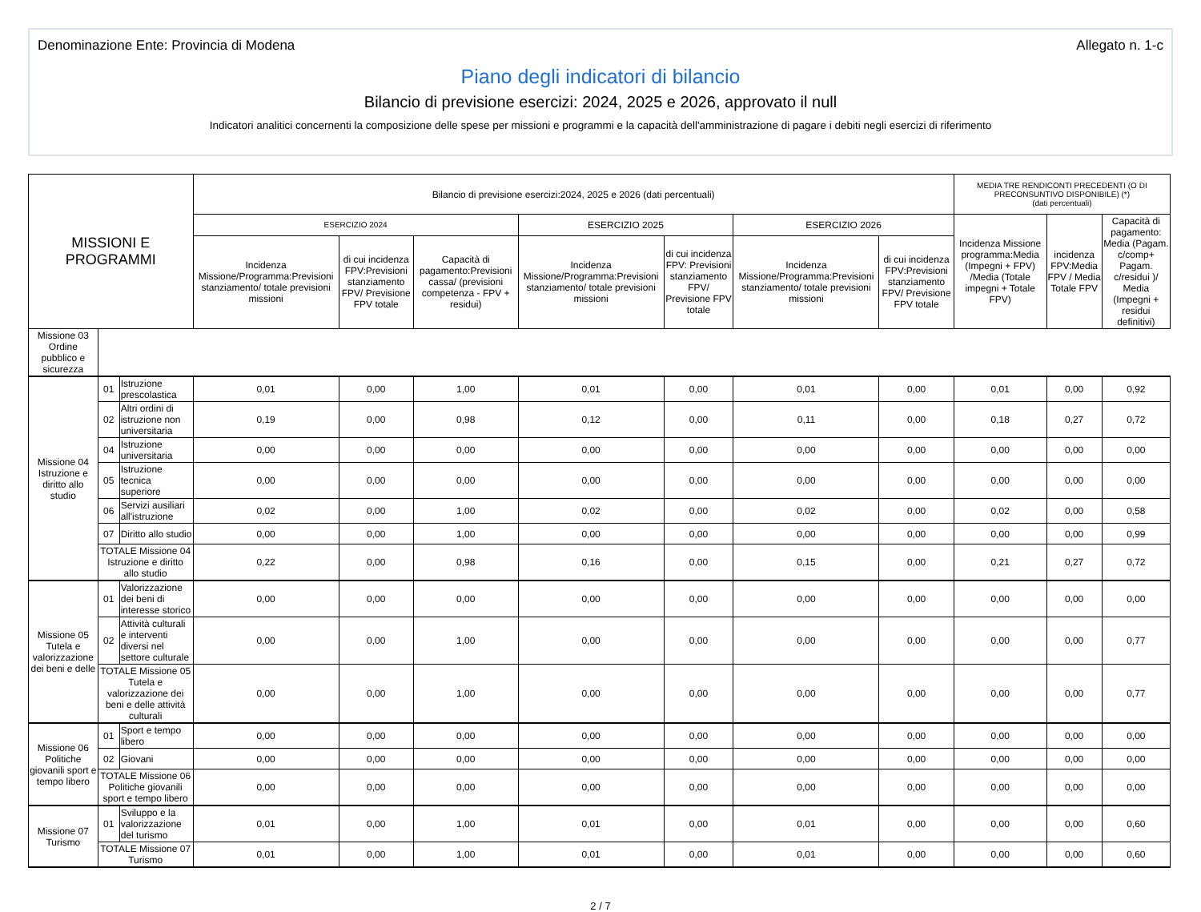Denominazione Ente: Provincia di Modena Allegato n. 1-c
Piano degli indicatori di bilancio
Bilancio di previsione esercizi: 2024, 2025 e 2026, approvato il null
Indicatori analitici concernenti la composizione delle spese per missioni e programmi e la capacità dell'amministrazione di pagare i debiti negli esercizi di riferimento
| MISSIONI E PROGRAMMI | | | Bilancio di previsione esercizi:2024, 2025 e 2026 (dati percentuali) | | | | | | | MEDIA TRE RENDICONTI PRECEDENTI (O DI PRECONSUNTIVO DISPONIBILE) (*) (dati percentuali) | | |
| --- | --- | --- | --- | --- | --- | --- | --- | --- | --- | --- | --- | --- |
| | | | ESERCIZIO 2024 | | | ESERCIZIO 2025 | | ESERCIZIO 2026 | | Incidenza Missione programma:Media (Impegni + FPV) /Media (Totale impegni + Totale FPV) | incidenza FPV:Media FPV / Media Totale FPV | Capacità di pagamento: Media (Pagam. c/comp+ Pagam. c/residui )/ Media (Impegni + residui definitivi) |
| | | | Incidenza Missione/Programma:Previsioni stanziamento/ totale previsioni missioni | di cui incidenza FPV:Previsioni stanziamento FPV/ Previsione FPV totale | Capacità di pagamento:Previsioni cassa/ (previsioni competenza - FPV + residui) | Incidenza Missione/Programma:Previsioni stanziamento/ totale previsioni missioni | di cui incidenza FPV: Previsioni stanziamento FPV/ Previsione FPV totale | Incidenza Missione/Programma:Previsioni stanziamento/ totale previsioni missioni | di cui incidenza FPV:Previsioni stanziamento FPV/ Previsione FPV totale | | | |
| Missione 03 Ordine pubblico e sicurezza | | | | | | | | | | | | |
| Missione 04 Istruzione e diritto allo studio | 01 | Istruzione prescolastica | 0,01 | 0,00 | 1,00 | 0,01 | 0,00 | 0,01 | 0,00 | 0,01 | 0,00 | 0,92 |
| | 02 | Altri ordini di istruzione non universitaria | 0,19 | 0,00 | 0,98 | 0,12 | 0,00 | 0,11 | 0,00 | 0,18 | 0,27 | 0,72 |
| | 04 | Istruzione universitaria | 0,00 | 0,00 | 0,00 | 0,00 | 0,00 | 0,00 | 0,00 | 0,00 | 0,00 | 0,00 |
| | 05 | Istruzione tecnica superiore | 0,00 | 0,00 | 0,00 | 0,00 | 0,00 | 0,00 | 0,00 | 0,00 | 0,00 | 0,00 |
| | 06 | Servizi ausiliari all'istruzione | 0,02 | 0,00 | 1,00 | 0,02 | 0,00 | 0,02 | 0,00 | 0,02 | 0,00 | 0,58 |
| | 07 | Diritto allo studio | 0,00 | 0,00 | 1,00 | 0,00 | 0,00 | 0,00 | 0,00 | 0,00 | 0,00 | 0,99 |
| | TOTALE Missione 04 Istruzione e diritto allo studio | | 0,22 | 0,00 | 0,98 | 0,16 | 0,00 | 0,15 | 0,00 | 0,21 | 0,27 | 0,72 |
| Missione 05 Tutela e valorizzazione dei beni e delle | 01 | Valorizzazione dei beni di interesse storico | 0,00 | 0,00 | 0,00 | 0,00 | 0,00 | 0,00 | 0,00 | 0,00 | 0,00 | 0,00 |
| | 02 | Attività culturali e interventi diversi nel settore culturale | 0,00 | 0,00 | 1,00 | 0,00 | 0,00 | 0,00 | 0,00 | 0,00 | 0,00 | 0,77 |
| | TOTALE Missione 05 Tutela e valorizzazione dei beni e delle attività culturali | | 0,00 | 0,00 | 1,00 | 0,00 | 0,00 | 0,00 | 0,00 | 0,00 | 0,00 | 0,77 |
| Missione 06 Politiche giovanili sport e tempo libero | 01 | Sport e tempo libero | 0,00 | 0,00 | 0,00 | 0,00 | 0,00 | 0,00 | 0,00 | 0,00 | 0,00 | 0,00 |
| | 02 | Giovani | 0,00 | 0,00 | 0,00 | 0,00 | 0,00 | 0,00 | 0,00 | 0,00 | 0,00 | 0,00 |
| | TOTALE Missione 06 Politiche giovanili sport e tempo libero | | 0,00 | 0,00 | 0,00 | 0,00 | 0,00 | 0,00 | 0,00 | 0,00 | 0,00 | 0,00 |
| Missione 07 Turismo | 01 | Sviluppo e la valorizzazione del turismo | 0,01 | 0,00 | 1,00 | 0,01 | 0,00 | 0,01 | 0,00 | 0,00 | 0,00 | 0,60 |
| | TOTALE Missione 07 Turismo | | 0,01 | 0,00 | 1,00 | 0,01 | 0,00 | 0,01 | 0,00 | 0,00 | 0,00 | 0,60 |
2 / 7